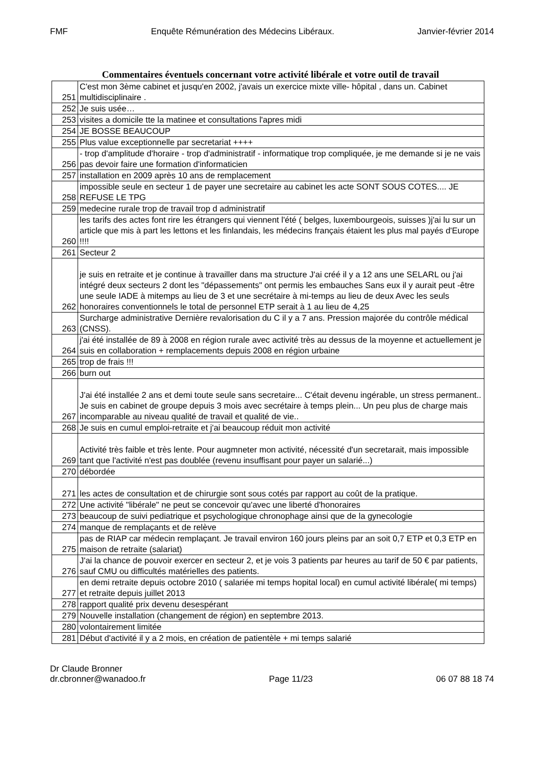FMF Enquête Rémunération des Médecins Libéraux. Janvier-février 2014
Commentaires éventuels concernant votre activité libérale et votre outil de travail
| 251 | C'est mon 3ème cabinet et jusqu'en 2002, j'avais un exercice mixte ville- hôpital , dans un. Cabinet multidisciplinaire . |
| 252 | Je suis usée… |
| 253 | visites a domicile tte la matinee et consultations l'apres midi |
| 254 | JE BOSSE BEAUCOUP |
| 255 | Plus value exceptionnelle par secretariat ++++ |
| 256 | - trop d'amplitude d'horaire - trop d'administratif - informatique trop compliquée, je me demande si je ne vais pas devoir faire une formation d'informaticien |
| 257 | installation en 2009 après 10 ans de remplacement |
| 258 | impossible seule en secteur 1 de payer une secretaire au cabinet les acte SONT SOUS COTES.... JE REFUSE LE TPG |
| 259 | medecine rurale trop de travail trop d administratif |
| 260 | les tarifs des actes font rire les étrangers qui viennent l'été ( belges, luxembourgeois, suisses )j'ai lu sur un article que mis à part les lettons et les finlandais, les médecins français étaient les plus mal payés d'Europe !!!! |
| 261 | Secteur 2 |
| 262 | je suis en retraite et je continue à travailler dans ma structure J'ai créé il y a 12 ans une SELARL ou j'ai intégré deux secteurs 2 dont les "dépassements" ont permis les embauches Sans eux il y aurait peut -être une seule IADE à mitemps au lieu de 3 et une secrétaire à mi-temps au lieu de deux Avec les seuls honoraires conventionnels le total de personnel ETP serait à 1 au lieu de 4,25 |
| 263 | Surcharge administrative Dernière revalorisation du C il y a 7 ans. Pression majorée du contrôle médical (CNSS). |
| 264 | j'ai été installée de 89 à 2008 en région rurale avec activité très au dessus de la moyenne et actuellement je suis en collaboration + remplacements depuis 2008 en région urbaine |
| 265 | trop de frais !!! |
| 266 | burn out |
| 267 | J'ai été installée 2 ans et demi toute seule sans secretaire... C'était devenu ingérable, un stress permanent.. Je suis en cabinet de groupe depuis 3 mois avec secrétaire à temps plein... Un peu plus de charge mais incomparable au niveau qualité de travail et qualité de vie.. |
| 268 | Je suis en cumul emploi-retraite et j'ai beaucoup réduit mon activité |
| 269 | Activité très faible et très lente. Pour augmneter mon activité, nécessité d'un secretarait, mais impossible tant que l'activité n'est pas doublée (revenu insuffisant pour payer un salarié...) |
| 270 | débordée |
| 271 | les actes de consultation et de chirurgie sont sous cotés par rapport au coût de la pratique. |
| 272 | Une activité "libérale" ne peut se concevoir qu'avec une liberté d'honoraires |
| 273 | beaucoup de suivi pediatrique et psychologique chronophage ainsi que de la gynecologie |
| 274 | manque de remplaçants et de relève |
| 275 | pas de RIAP car médecin remplaçant. Je travail environ 160 jours pleins par an soit 0,7 ETP et 0,3 ETP en maison de retraite (salariat) |
| 276 | J'ai la chance de pouvoir exercer en secteur 2, et je vois 3 patients par heures au tarif de 50 € par patients, sauf CMU ou difficultés matérielles des patients. |
| 277 | en demi retraite depuis octobre 2010 ( salariée mi temps hopital local) en cumul activité libérale( mi temps) et retraite depuis juillet 2013 |
| 278 | rapport qualité prix devenu desespérant |
| 279 | Nouvelle installation (changement de région) en septembre 2013. |
| 280 | volontairement limitée |
| 281 | Début d'activité il y a 2 mois, en création de patientèle + mi temps salarié |
Dr Claude Bronner
dr.cbronner@wanadoo.fr Page 11/23 06 07 88 18 74